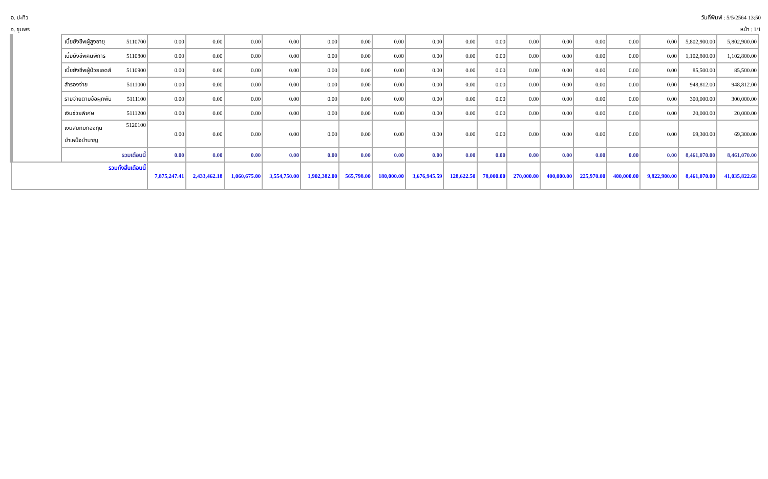อ. ปะทิว วันที่พิมพ์ : 5/5/2564 13:50
จ. ชุมพร หน้า : 1/1
| | เบี้ยยังชีพผู้สูงอายุ | 5110700 | 0.00 | 0.00 | 0.00 | 0.00 | 0.00 | 0.00 | 0.00 | 0.00 | 0.00 | 0.00 | 0.00 | 0.00 | 0.00 | 0.00 | 0.00 | 5,802,900.00 | 5,802,900.00 |
| | เบี้ยยังชีพคนพิการ | 5110800 | 0.00 | 0.00 | 0.00 | 0.00 | 0.00 | 0.00 | 0.00 | 0.00 | 0.00 | 0.00 | 0.00 | 0.00 | 0.00 | 0.00 | 0.00 | 1,102,800.00 | 1,102,800.00 |
| | เบี้ยยังชีพผู้ป่วยเอดส์ | 5110900 | 0.00 | 0.00 | 0.00 | 0.00 | 0.00 | 0.00 | 0.00 | 0.00 | 0.00 | 0.00 | 0.00 | 0.00 | 0.00 | 0.00 | 0.00 | 85,500.00 | 85,500.00 |
| | สำรองจ่าย | 5111000 | 0.00 | 0.00 | 0.00 | 0.00 | 0.00 | 0.00 | 0.00 | 0.00 | 0.00 | 0.00 | 0.00 | 0.00 | 0.00 | 0.00 | 0.00 | 948,812.00 | 948,812.00 |
| | รายจ่ายตามข้อผูกพัน | 5111100 | 0.00 | 0.00 | 0.00 | 0.00 | 0.00 | 0.00 | 0.00 | 0.00 | 0.00 | 0.00 | 0.00 | 0.00 | 0.00 | 0.00 | 0.00 | 300,000.00 | 300,000.00 |
| | เงินช่วยพิเศษ | 5111200 | 0.00 | 0.00 | 0.00 | 0.00 | 0.00 | 0.00 | 0.00 | 0.00 | 0.00 | 0.00 | 0.00 | 0.00 | 0.00 | 0.00 | 0.00 | 20,000.00 | 20,000.00 |
| | เงินสมทบกองทุน บำเหน็จบำนาญ | 5120100 | 0.00 | 0.00 | 0.00 | 0.00 | 0.00 | 0.00 | 0.00 | 0.00 | 0.00 | 0.00 | 0.00 | 0.00 | 0.00 | 0.00 | 0.00 | 69,300.00 | 69,300.00 |
| | รวมเดือนนี้ | | 0.00 | 0.00 | 0.00 | 0.00 | 0.00 | 0.00 | 0.00 | 0.00 | 0.00 | 0.00 | 0.00 | 0.00 | 0.00 | 0.00 | 0.00 | 8,461,070.00 | 8,461,070.00 |
| รวมทั้งสิ้นเดือนนี้ | | | 7,875,247.41 | 2,433,462.18 | 1,060,675.00 | 3,554,750.00 | 1,902,382.00 | 565,798.00 | 180,000.00 | 3,676,945.59 | 128,622.50 | 78,000.00 | 270,000.00 | 400,000.00 | 225,970.00 | 400,000.00 | 9,822,900.00 | 8,461,070.00 | 41,035,822.68 |